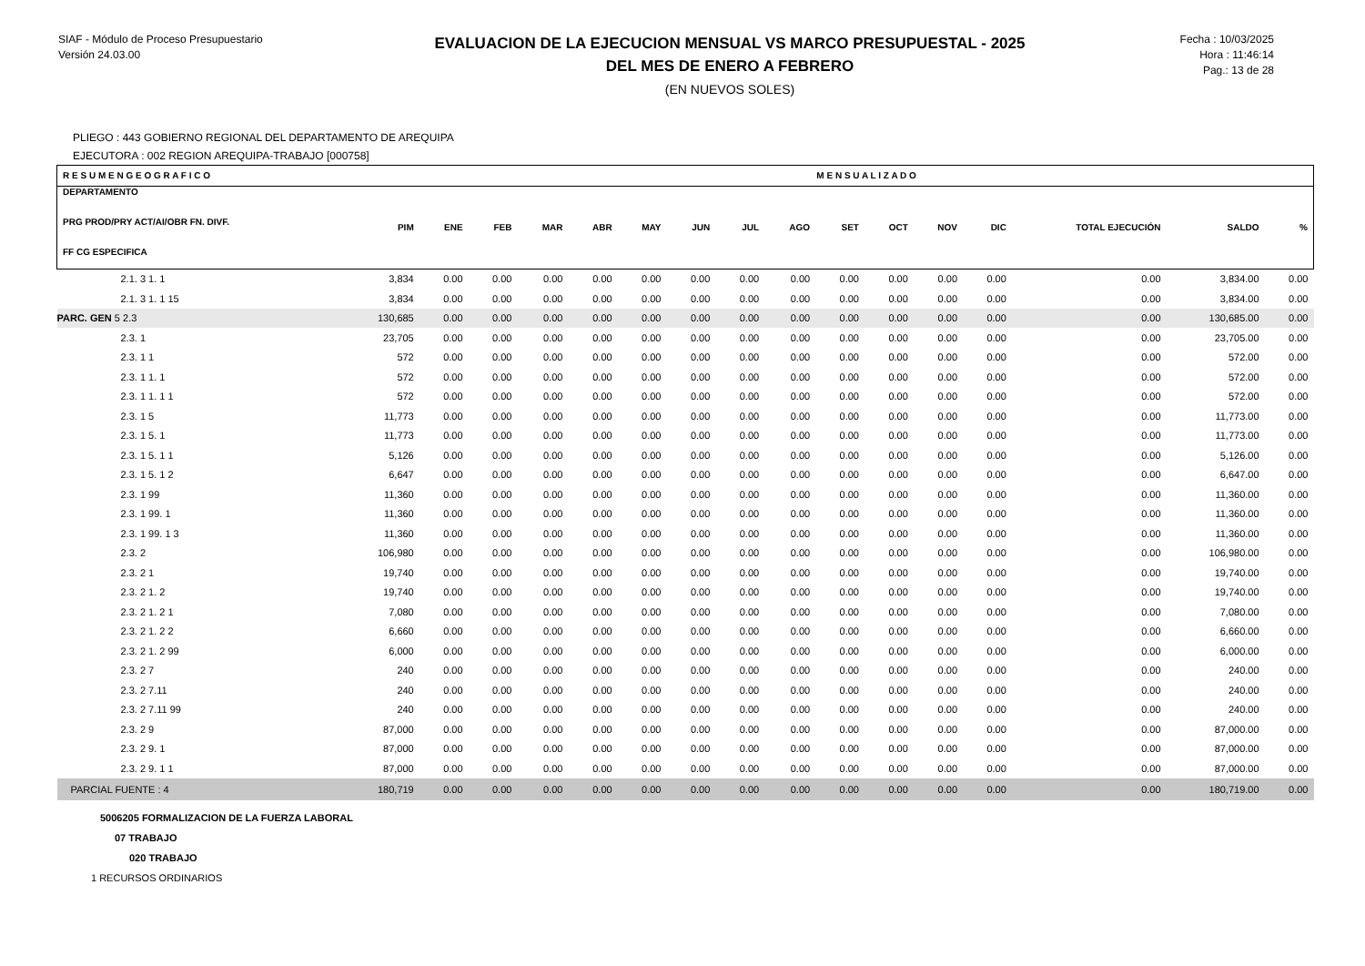SIAF - Módulo de Proceso Presupuestario
Versión 24.03.00
EVALUACION DE LA EJECUCION MENSUAL VS MARCO PRESUPUESTAL - 2025
DEL MES DE ENERO A FEBRERO
(EN NUEVOS SOLES)
Fecha : 10/03/2025
Hora : 11:46:14
Pag.: 13 de 28
PLIEGO : 443 GOBIERNO REGIONAL DEL DEPARTAMENTO DE AREQUIPA
EJECUTORA : 002 REGION AREQUIPA-TRABAJO [000758]
| R E S U M E N G E O G R A F I C O | | | M E N S U A L I Z A D O | | | | | | | | | | | | | |
| --- | --- | --- | --- | --- | --- | --- | --- | --- | --- | --- | --- | --- | --- | --- | --- | --- |
| DEPARTAMENTO PRG PROD/PRY ACT/AI/OBR FN. DIVF. FF CG ESPECIFICA | PIM | ENE | FEB | MAR | ABR | MAY | JUN | JUL | AGO | SET | OCT | NOV | DIC | TOTAL EJECUCIÓN | SALDO | % |
| 2.1. 3 1. 1 | 3,834 | 0.00 | 0.00 | 0.00 | 0.00 | 0.00 | 0.00 | 0.00 | 0.00 | 0.00 | 0.00 | 0.00 | 0.00 | 0.00 | 3,834.00 | 0.00 |
| 2.1. 3 1. 1 15 | 3,834 | 0.00 | 0.00 | 0.00 | 0.00 | 0.00 | 0.00 | 0.00 | 0.00 | 0.00 | 0.00 | 0.00 | 0.00 | 0.00 | 3,834.00 | 0.00 |
| PARC. GEN 5 2.3 | 130,685 | 0.00 | 0.00 | 0.00 | 0.00 | 0.00 | 0.00 | 0.00 | 0.00 | 0.00 | 0.00 | 0.00 | 0.00 | 0.00 | 130,685.00 | 0.00 |
| 2.3. 1 | 23,705 | 0.00 | 0.00 | 0.00 | 0.00 | 0.00 | 0.00 | 0.00 | 0.00 | 0.00 | 0.00 | 0.00 | 0.00 | 0.00 | 23,705.00 | 0.00 |
| 2.3. 1 1 | 572 | 0.00 | 0.00 | 0.00 | 0.00 | 0.00 | 0.00 | 0.00 | 0.00 | 0.00 | 0.00 | 0.00 | 0.00 | 0.00 | 572.00 | 0.00 |
| 2.3. 1 1. 1 | 572 | 0.00 | 0.00 | 0.00 | 0.00 | 0.00 | 0.00 | 0.00 | 0.00 | 0.00 | 0.00 | 0.00 | 0.00 | 0.00 | 572.00 | 0.00 |
| 2.3. 1 1. 1 1 | 572 | 0.00 | 0.00 | 0.00 | 0.00 | 0.00 | 0.00 | 0.00 | 0.00 | 0.00 | 0.00 | 0.00 | 0.00 | 0.00 | 572.00 | 0.00 |
| 2.3. 1 5 | 11,773 | 0.00 | 0.00 | 0.00 | 0.00 | 0.00 | 0.00 | 0.00 | 0.00 | 0.00 | 0.00 | 0.00 | 0.00 | 0.00 | 11,773.00 | 0.00 |
| 2.3. 1 5. 1 | 11,773 | 0.00 | 0.00 | 0.00 | 0.00 | 0.00 | 0.00 | 0.00 | 0.00 | 0.00 | 0.00 | 0.00 | 0.00 | 0.00 | 11,773.00 | 0.00 |
| 2.3. 1 5. 1 1 | 5,126 | 0.00 | 0.00 | 0.00 | 0.00 | 0.00 | 0.00 | 0.00 | 0.00 | 0.00 | 0.00 | 0.00 | 0.00 | 0.00 | 5,126.00 | 0.00 |
| 2.3. 1 5. 1 2 | 6,647 | 0.00 | 0.00 | 0.00 | 0.00 | 0.00 | 0.00 | 0.00 | 0.00 | 0.00 | 0.00 | 0.00 | 0.00 | 0.00 | 6,647.00 | 0.00 |
| 2.3. 1 99 | 11,360 | 0.00 | 0.00 | 0.00 | 0.00 | 0.00 | 0.00 | 0.00 | 0.00 | 0.00 | 0.00 | 0.00 | 0.00 | 0.00 | 11,360.00 | 0.00 |
| 2.3. 1 99. 1 | 11,360 | 0.00 | 0.00 | 0.00 | 0.00 | 0.00 | 0.00 | 0.00 | 0.00 | 0.00 | 0.00 | 0.00 | 0.00 | 0.00 | 11,360.00 | 0.00 |
| 2.3. 1 99. 1 3 | 11,360 | 0.00 | 0.00 | 0.00 | 0.00 | 0.00 | 0.00 | 0.00 | 0.00 | 0.00 | 0.00 | 0.00 | 0.00 | 0.00 | 11,360.00 | 0.00 |
| 2.3. 2 | 106,980 | 0.00 | 0.00 | 0.00 | 0.00 | 0.00 | 0.00 | 0.00 | 0.00 | 0.00 | 0.00 | 0.00 | 0.00 | 0.00 | 106,980.00 | 0.00 |
| 2.3. 2 1 | 19,740 | 0.00 | 0.00 | 0.00 | 0.00 | 0.00 | 0.00 | 0.00 | 0.00 | 0.00 | 0.00 | 0.00 | 0.00 | 0.00 | 19,740.00 | 0.00 |
| 2.3. 2 1. 2 | 19,740 | 0.00 | 0.00 | 0.00 | 0.00 | 0.00 | 0.00 | 0.00 | 0.00 | 0.00 | 0.00 | 0.00 | 0.00 | 0.00 | 19,740.00 | 0.00 |
| 2.3. 2 1. 2 1 | 7,080 | 0.00 | 0.00 | 0.00 | 0.00 | 0.00 | 0.00 | 0.00 | 0.00 | 0.00 | 0.00 | 0.00 | 0.00 | 0.00 | 7,080.00 | 0.00 |
| 2.3. 2 1. 2 2 | 6,660 | 0.00 | 0.00 | 0.00 | 0.00 | 0.00 | 0.00 | 0.00 | 0.00 | 0.00 | 0.00 | 0.00 | 0.00 | 0.00 | 6,660.00 | 0.00 |
| 2.3. 2 1. 2 99 | 6,000 | 0.00 | 0.00 | 0.00 | 0.00 | 0.00 | 0.00 | 0.00 | 0.00 | 0.00 | 0.00 | 0.00 | 0.00 | 0.00 | 6,000.00 | 0.00 |
| 2.3. 2 7 | 240 | 0.00 | 0.00 | 0.00 | 0.00 | 0.00 | 0.00 | 0.00 | 0.00 | 0.00 | 0.00 | 0.00 | 0.00 | 0.00 | 240.00 | 0.00 |
| 2.3. 2 7.11 | 240 | 0.00 | 0.00 | 0.00 | 0.00 | 0.00 | 0.00 | 0.00 | 0.00 | 0.00 | 0.00 | 0.00 | 0.00 | 0.00 | 240.00 | 0.00 |
| 2.3. 2 7.11 99 | 240 | 0.00 | 0.00 | 0.00 | 0.00 | 0.00 | 0.00 | 0.00 | 0.00 | 0.00 | 0.00 | 0.00 | 0.00 | 0.00 | 240.00 | 0.00 |
| 2.3. 2 9 | 87,000 | 0.00 | 0.00 | 0.00 | 0.00 | 0.00 | 0.00 | 0.00 | 0.00 | 0.00 | 0.00 | 0.00 | 0.00 | 0.00 | 87,000.00 | 0.00 |
| 2.3. 2 9. 1 | 87,000 | 0.00 | 0.00 | 0.00 | 0.00 | 0.00 | 0.00 | 0.00 | 0.00 | 0.00 | 0.00 | 0.00 | 0.00 | 0.00 | 87,000.00 | 0.00 |
| 2.3. 2 9. 1 1 | 87,000 | 0.00 | 0.00 | 0.00 | 0.00 | 0.00 | 0.00 | 0.00 | 0.00 | 0.00 | 0.00 | 0.00 | 0.00 | 0.00 | 87,000.00 | 0.00 |
| PARCIAL FUENTE : 4 | 180,719 | 0.00 | 0.00 | 0.00 | 0.00 | 0.00 | 0.00 | 0.00 | 0.00 | 0.00 | 0.00 | 0.00 | 0.00 | 0.00 | 180,719.00 | 0.00 |
5006205 FORMALIZACION DE LA FUERZA LABORAL
07 TRABAJO
020 TRABAJO
1 RECURSOS ORDINARIOS